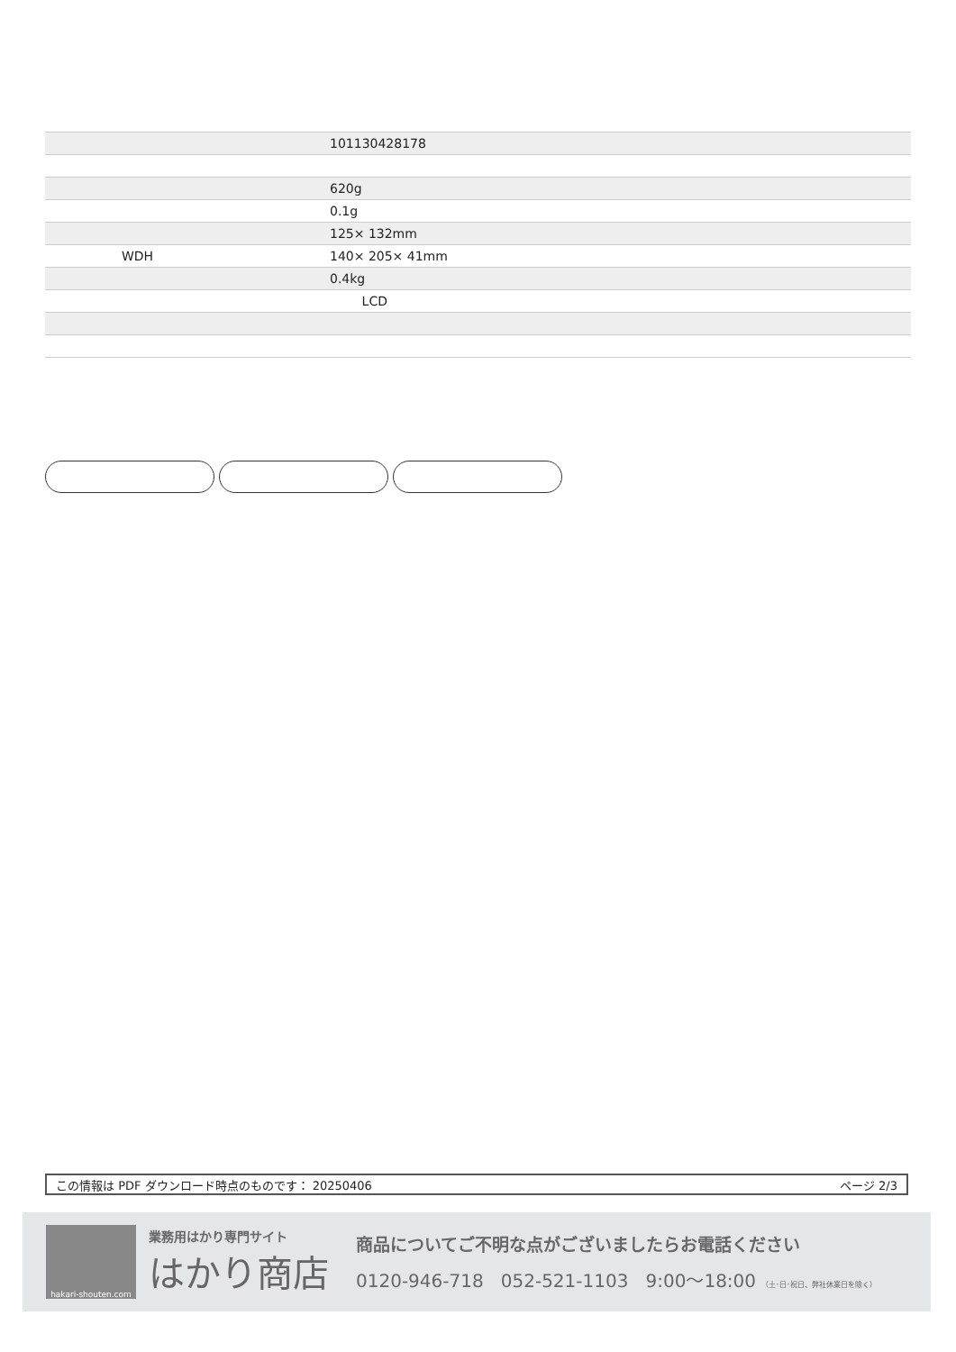| | 101130428178 |
| | 620g |
| | 0.1g |
| | 125× 132mm |
| WDH | 140× 205× 41mm |
| | 0.4kg |
| | LCD |
この情報は PDF ダウンロード時点のものです： 20250406 ページ 2/3
hakari-shouten.com
業務用はかり専門サイト
はかり商店
商品についてご不明な点がございましたらお電話ください
0120-946-718 052-521-1103 9:00〜18:00 （土･日･祝日、弊社休業日を除く）